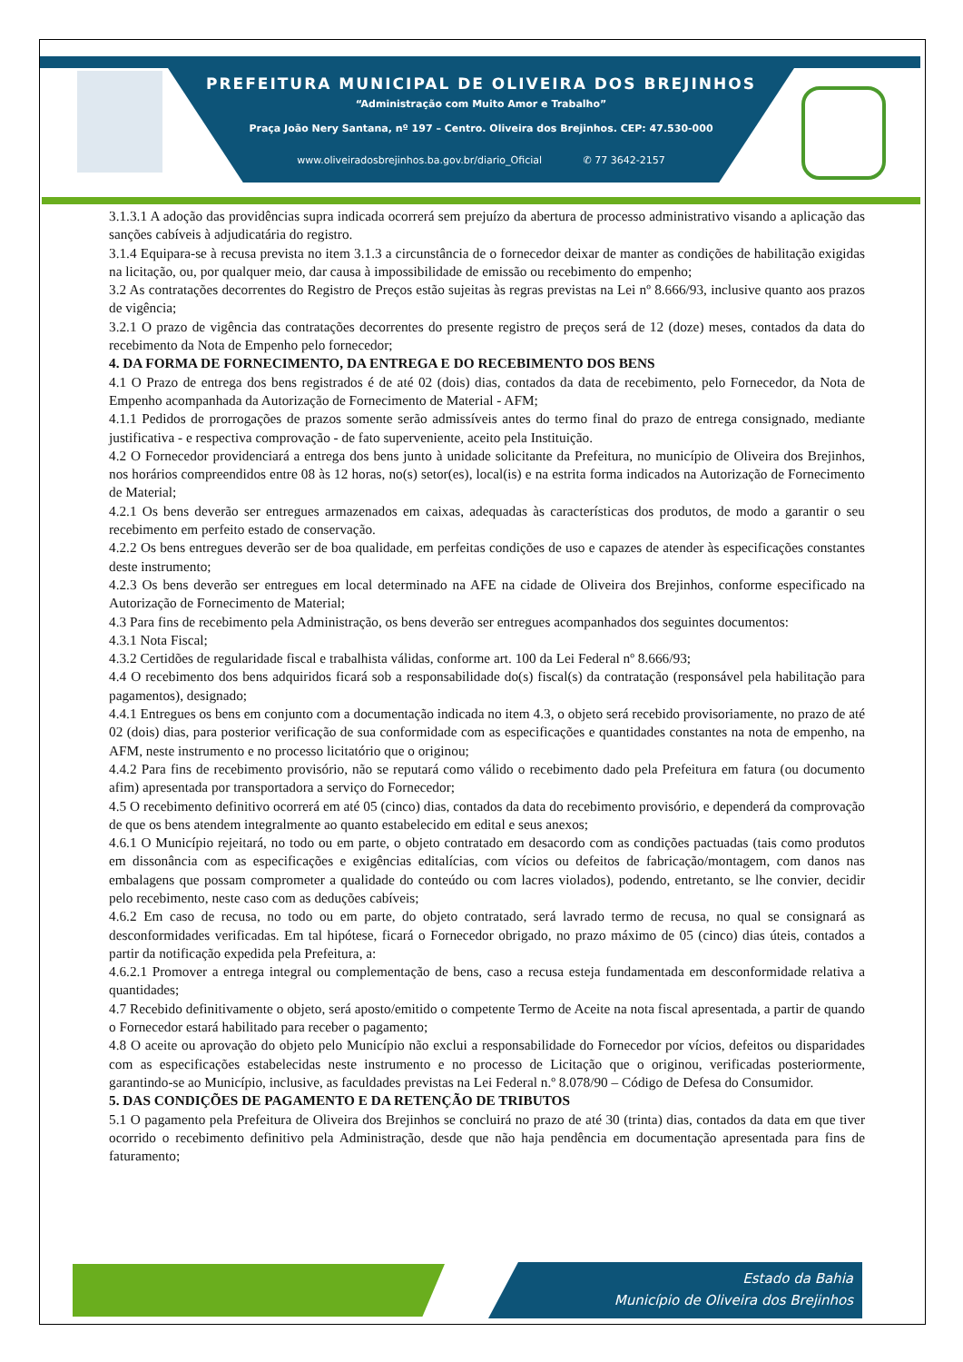PREFEITURA MUNICIPAL DE OLIVEIRA DOS BREJINHOS
“Administração com Muito Amor e Trabalho”
Praça João Nery Santana, nº 197 – Centro. Oliveira dos Brejinhos. CEP: 47.530-000
www.oliveiradosbrejinhos.ba.gov.br/diario_Oficial ✆ 77 3642-2157
3.1.3.1 A adoção das providências supra indicada ocorrerá sem prejuízo da abertura de processo administrativo visando a aplicação das sanções cabíveis à adjudicatária do registro.
3.1.4 Equipara-se à recusa prevista no item 3.1.3 a circunstância de o fornecedor deixar de manter as condições de habilitação exigidas na licitação, ou, por qualquer meio, dar causa à impossibilidade de emissão ou recebimento do empenho;
3.2 As contratações decorrentes do Registro de Preços estão sujeitas às regras previstas na Lei nº 8.666/93, inclusive quanto aos prazos de vigência;
3.2.1 O prazo de vigência das contratações decorrentes do presente registro de preços será de 12 (doze) meses, contados da data do recebimento da Nota de Empenho pelo fornecedor;
4. DA FORMA DE FORNECIMENTO, DA ENTREGA E DO RECEBIMENTO DOS BENS
4.1 O Prazo de entrega dos bens registrados é de até 02 (dois) dias, contados da data de recebimento, pelo Fornecedor, da Nota de Empenho acompanhada da Autorização de Fornecimento de Material - AFM;
4.1.1 Pedidos de prorrogações de prazos somente serão admissíveis antes do termo final do prazo de entrega consignado, mediante justificativa - e respectiva comprovação - de fato superveniente, aceito pela Instituição.
4.2 O Fornecedor providenciará a entrega dos bens junto à unidade solicitante da Prefeitura, no município de Oliveira dos Brejinhos, nos horários compreendidos entre 08 às 12 horas, no(s) setor(es), local(is) e na estrita forma indicados na Autorização de Fornecimento de Material;
4.2.1 Os bens deverão ser entregues armazenados em caixas, adequadas às características dos produtos, de modo a garantir o seu recebimento em perfeito estado de conservação.
4.2.2 Os bens entregues deverão ser de boa qualidade, em perfeitas condições de uso e capazes de atender às especificações constantes deste instrumento;
4.2.3 Os bens deverão ser entregues em local determinado na AFE na cidade de Oliveira dos Brejinhos, conforme especificado na Autorização de Fornecimento de Material;
4.3 Para fins de recebimento pela Administração, os bens deverão ser entregues acompanhados dos seguintes documentos:
4.3.1 Nota Fiscal;
4.3.2 Certidões de regularidade fiscal e trabalhista válidas, conforme art. 100 da Lei Federal nº 8.666/93;
4.4 O recebimento dos bens adquiridos ficará sob a responsabilidade do(s) fiscal(s) da contratação (responsável pela habilitação para pagamentos), designado;
4.4.1 Entregues os bens em conjunto com a documentação indicada no item 4.3, o objeto será recebido provisoriamente, no prazo de até 02 (dois) dias, para posterior verificação de sua conformidade com as especificações e quantidades constantes na nota de empenho, na AFM, neste instrumento e no processo licitatório que o originou;
4.4.2 Para fins de recebimento provisório, não se reputará como válido o recebimento dado pela Prefeitura em fatura (ou documento afim) apresentada por transportadora a serviço do Fornecedor;
4.5 O recebimento definitivo ocorrerá em até 05 (cinco) dias, contados da data do recebimento provisório, e dependerá da comprovação de que os bens atendem integralmente ao quanto estabelecido em edital e seus anexos;
4.6.1 O Município rejeitará, no todo ou em parte, o objeto contratado em desacordo com as condições pactuadas (tais como produtos em dissonância com as especificações e exigências editalícias, com vícios ou defeitos de fabricação/montagem, com danos nas embalagens que possam comprometer a qualidade do conteúdo ou com lacres violados), podendo, entretanto, se lhe convier, decidir pelo recebimento, neste caso com as deduções cabíveis;
4.6.2 Em caso de recusa, no todo ou em parte, do objeto contratado, será lavrado termo de recusa, no qual se consignará as desconformidades verificadas. Em tal hipótese, ficará o Fornecedor obrigado, no prazo máximo de 05 (cinco) dias úteis, contados a partir da notificação expedida pela Prefeitura, a:
4.6.2.1 Promover a entrega integral ou complementação de bens, caso a recusa esteja fundamentada em desconformidade relativa a quantidades;
4.7 Recebido definitivamente o objeto, será aposto/emitido o competente Termo de Aceite na nota fiscal apresentada, a partir de quando o Fornecedor estará habilitado para receber o pagamento;
4.8 O aceite ou aprovação do objeto pelo Município não exclui a responsabilidade do Fornecedor por vícios, defeitos ou disparidades com as especificações estabelecidas neste instrumento e no processo de Licitação que o originou, verificadas posteriormente, garantindo-se ao Município, inclusive, as faculdades previstas na Lei Federal n.º 8.078/90 – Código de Defesa do Consumidor.
5. DAS CONDIÇÕES DE PAGAMENTO E DA RETENÇÃO DE TRIBUTOS
5.1 O pagamento pela Prefeitura de Oliveira dos Brejinhos se concluirá no prazo de até 30 (trinta) dias, contados da data em que tiver ocorrido o recebimento definitivo pela Administração, desde que não haja pendência em documentação apresentada para fins de faturamento;
Estado da Bahia
Município de Oliveira dos Brejinhos